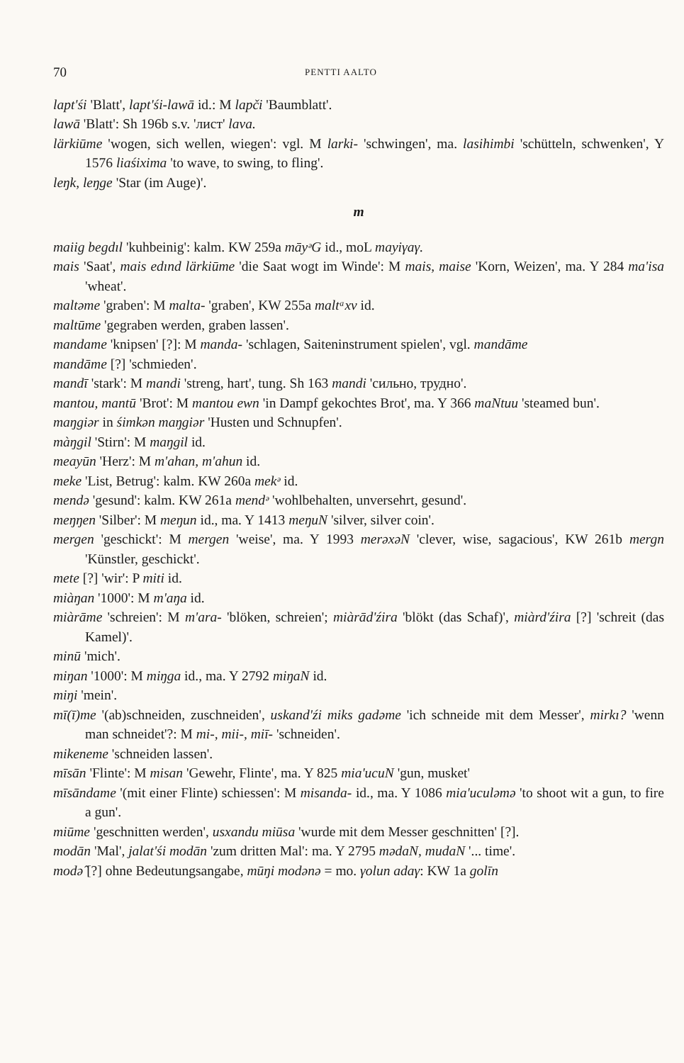70 PENTTI AALTO
lapt'śi 'Blatt', lapt'śi-lawā id.: M lapči 'Baumblatt'.
lawā 'Blatt': Sh 196b s.v. 'лист' lava.
lärkiūme 'wogen, sich wellen, wiegen': vgl. M larki- 'schwingen', ma. lasihimbi 'schütteln, schwenken', Y 1576 liaśixima 'to wave, to swing, to fling'.
leŋk, leŋge 'Star (im Auge)'.
m
maiig begdıl 'kuhbeinig': kalm. KW 259a māyᵊG id., moL mayiγaγ.
mais 'Saat', mais edınd lärkiūme 'die Saat wogt im Winde': M mais, maise 'Korn, Weizen', ma. Y 284 ma'isa 'wheat'.
maltəme 'graben': M malta- 'graben', KW 255a maltᵃxv id.
maltūme 'gegraben werden, graben lassen'.
mandame 'knipsen' [?]: M manda- 'schlagen, Saiteninstrument spielen', vgl. mandāme
mandāme [?] 'schmieden'.
mandī 'stark': M mandi 'streng, hart', tung. Sh 163 mandi 'сильно, трудно'.
mantou, mantū 'Brot': M mantou ewn 'in Dampf gekochtes Brot', ma. Y 366 maNtuu 'steamed bun'.
maŋgiər in śimkən maŋgiər 'Husten und Schnupfen'.
màŋgil 'Stirn': M maŋgil id.
meayūn 'Herz': M m'ahan, m'ahun id.
meke 'List, Betrug': kalm. KW 260a mekᵊ id.
mendə 'gesund': kalm. KW 261a mendᵊ 'wohlbehalten, unversehrt, gesund'.
meŋŋen 'Silber': M meŋun id., ma. Y 1413 meŋuN 'silver, silver coin'.
mergen 'geschickt': M mergen 'weise', ma. Y 1993 merəxəN 'clever, wise, sagacious', KW 261b mergn 'Künstler, geschickt'.
mete [?] 'wir': P miti id.
miàŋan '1000': M m'aŋa id.
miàrāme 'schreien': M m'ara- 'blöken, schreien'; miàrād'źira 'blökt (das Schaf)', miàrd'źira [?] 'schreit (das Kamel)'.
minū 'mich'.
miŋan '1000': M miŋga id., ma. Y 2792 miŋaN id.
miŋi 'mein'.
mī(ī)me '(ab)schneiden, zuschneiden', uskand'źi miks gadəme 'ich schneide mit dem Messer', mirkı? 'wenn man schneidet'?: M mi-, mii-, miī- 'schneiden'.
mikeneme 'schneiden lassen'.
mīsān 'Flinte': M misan 'Gewehr, Flinte', ma. Y 825 mia'ucuN 'gun, musket'
mīsāndame '(mit einer Flinte) schiessen': M misanda- id., ma. Y 1086 mia'uculəmə 'to shoot wit a gun, to fire a gun'.
miūme 'geschnitten werden', usxandu miūsa 'wurde mit dem Messer geschnitten' [?].
modān 'Mal', jalat'śi modān 'zum dritten Mal': ma. Y 2795 mədaN, mudaN '... time'.
modə̂ [?] ohne Bedeutungsangabe, mūŋi modənə = mo. γolun adaγ: KW 1a golīn